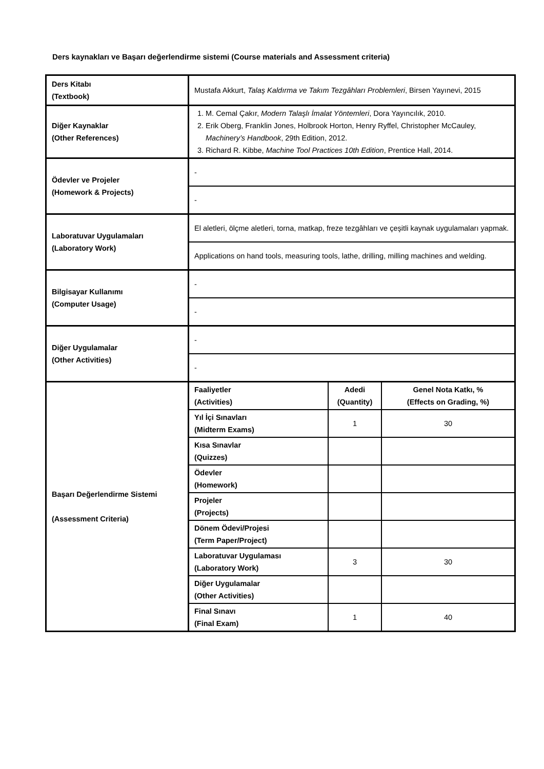Ders kaynakları ve Başarı değerlendirme sistemi (Course materials and Assessment criteria)
| Ders Kitabı (Textbook) | Mustafa Akkurt, Talaş Kaldırma ve Takım Tezgâhları Problemleri , Birsen Yayınevi, 2015 |
| Diğer Kaynaklar (Other References) | 1. M. Cemal Çakır, Modern Talaşlı İmalat Yöntemleri , Dora Yayıncılık, 2010. 2. Erik Oberg, Franklin Jones, Holbrook Horton, Henry Ryffel, Christopher McCauley, Machinery’s Handbook , 29th Edition, 2012. 3. Richard R. Kibbe, Machine Tool Practices 10th Edition , Prentice Hall, 2014. |
| Ödevler ve Projeler (Homework & Projects) | / - / / - / |
| Laboratuvar Uygulamaları (Laboratory Work) | / El aletleri, ölçme aletleri, torna, matkap, freze tezgâhları ve çeşitli kaynak uygulamaları yapmak. / / Applications on hand tools, measuring tools, lathe, drilling, milling machines and welding. / |
| Bilgisayar Kullanımı (Computer Usage) | / - / / - / |
| Diğer Uygulamalar (Other Activities) | / - / / - / |
| Başarı Değerlendirme Sistemi (Assessment Criteria) | / Faaliyetler (Activities) / Adedi (Quantity) / Genel Nota Katkı, % (Effects on Grading, %) / / --- / --- / --- / / Yıl İçi Sınavları (Midterm Exams) / 1 / 30 / / Kısa Sınavlar (Quizzes) / / / / Ödevler (Homework) / / / / Projeler (Projects) / / / / Dönem Ödevi/Projesi (Term Paper/Project) / / / / Laboratuvar Uygulaması (Laboratory Work) / 3 / 30 / / Diğer Uygulamalar (Other Activities) / / / / Final Sınavı (Final Exam) / 1 / 40 / |